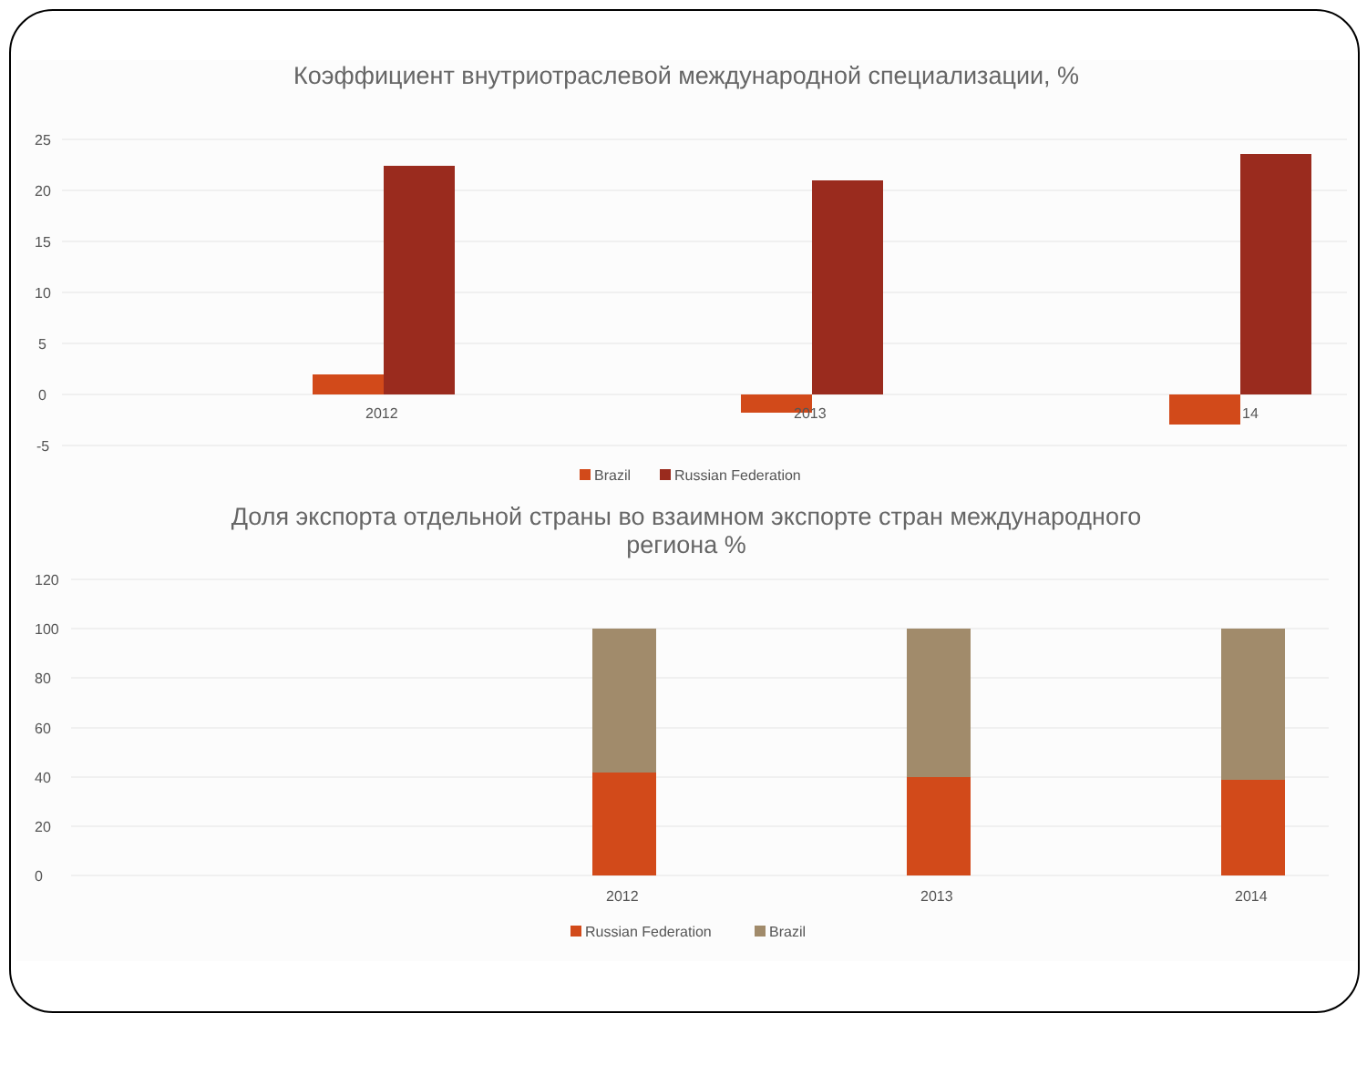Коэффициент внутриотраслевой международной специализации, %
25
20
15
10
5
0
-5
2012
2013
14
Brazil
Russian Federation
Доля экспорта отдельной страны во взаимном экспорте стран международного
региона %
120
100
80
60
40
20
0
2012
2013
2014
Russian Federation
Brazil